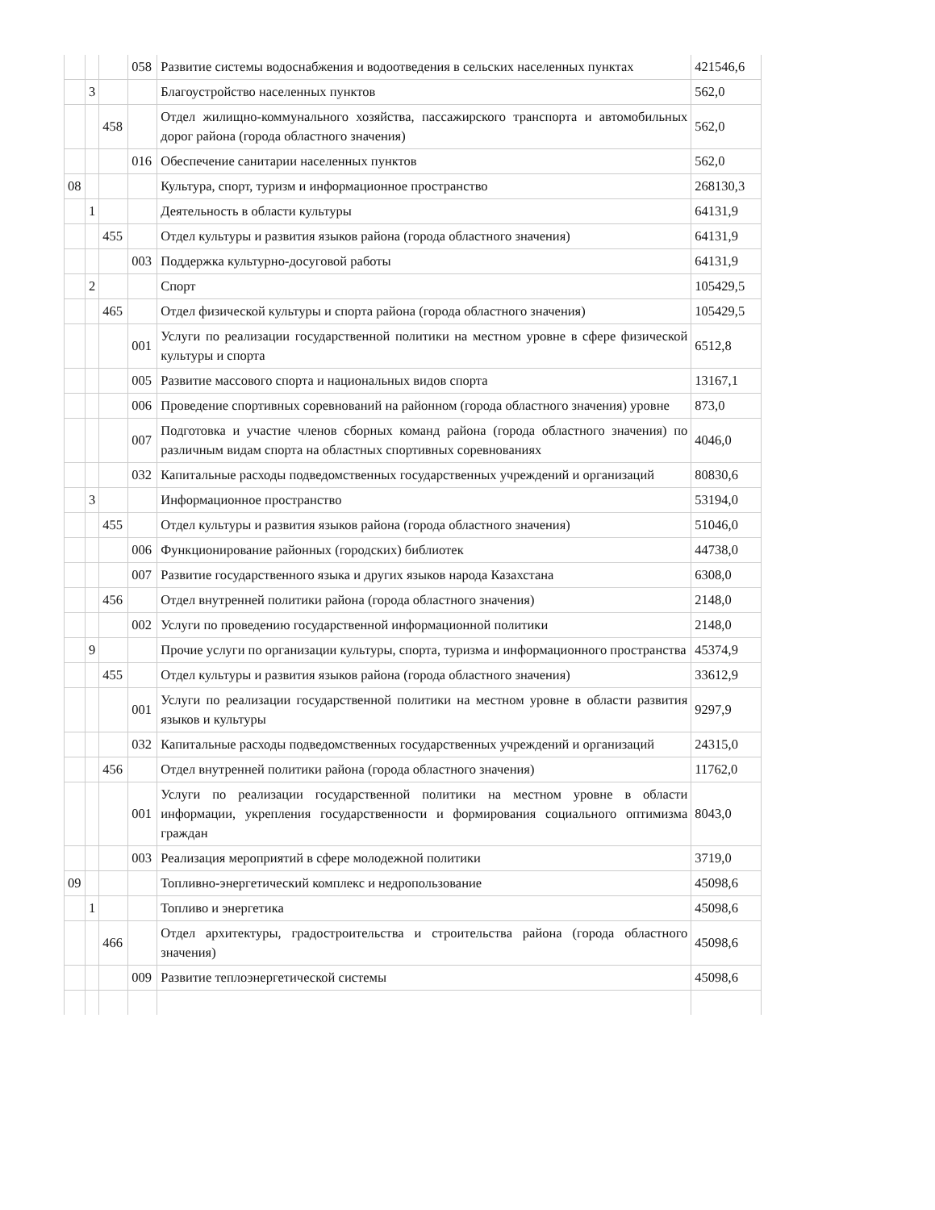| | | | 058 | Развитие системы водоснабжения и водоотведения в сельских населенных пунктах | 421546,6 |
| | 3 | | | Благоустройство населенных пунктов | 562,0 |
| | | 458 | | Отдел жилищно-коммунального хозяйства, пассажирского транспорта и автомобильных дорог района (города областного значения) | 562,0 |
| | | | 016 | Обеспечение санитарии населенных пунктов | 562,0 |
| 08 | | | | Культура, спорт, туризм и информационное пространство | 268130,3 |
| | 1 | | | Деятельность в области культуры | 64131,9 |
| | | 455 | | Отдел культуры и развития языков района (города областного значения) | 64131,9 |
| | | | 003 | Поддержка культурно-досуговой работы | 64131,9 |
| | 2 | | | Спорт | 105429,5 |
| | | 465 | | Отдел физической культуры и спорта района (города областного значения) | 105429,5 |
| | | | 001 | Услуги по реализации государственной политики на местном уровне в сфере физической культуры и спорта | 6512,8 |
| | | | 005 | Развитие массового спорта и национальных видов спорта | 13167,1 |
| | | | 006 | Проведение спортивных соревнований на районном (города областного значения) уровне | 873,0 |
| | | | 007 | Подготовка и участие членов сборных команд района (города областного значения) по различным видам спорта на областных спортивных соревнованиях | 4046,0 |
| | | | 032 | Капитальные расходы подведомственных государственных учреждений и организаций | 80830,6 |
| | 3 | | | Информационное пространство | 53194,0 |
| | | 455 | | Отдел культуры и развития языков района (города областного значения) | 51046,0 |
| | | | 006 | Функционирование районных (городских) библиотек | 44738,0 |
| | | | 007 | Развитие государственного языка и других языков народа Казахстана | 6308,0 |
| | | 456 | | Отдел внутренней политики района (города областного значения) | 2148,0 |
| | | | 002 | Услуги по проведению государственной информационной политики | 2148,0 |
| | 9 | | | Прочие услуги по организации культуры, спорта, туризма и информационного пространства | 45374,9 |
| | | 455 | | Отдел культуры и развития языков района (города областного значения) | 33612,9 |
| | | | 001 | Услуги по реализации государственной политики на местном уровне в области развития языков и культуры | 9297,9 |
| | | | 032 | Капитальные расходы подведомственных государственных учреждений и организаций | 24315,0 |
| | | 456 | | Отдел внутренней политики района (города областного значения) | 11762,0 |
| | | | 001 | Услуги по реализации государственной политики на местном уровне в области информации, укрепления государственности и формирования социального оптимизма граждан | 8043,0 |
| | | | 003 | Реализация мероприятий в сфере молодежной политики | 3719,0 |
| 09 | | | | Топливно-энергетический комплекс и недропользование | 45098,6 |
| | 1 | | | Топливо и энергетика | 45098,6 |
| | | 466 | | Отдел архитектуры, градостроительства и строительства района (города областного значения) | 45098,6 |
| | | | 009 | Развитие теплоэнергетической системы | 45098,6 |